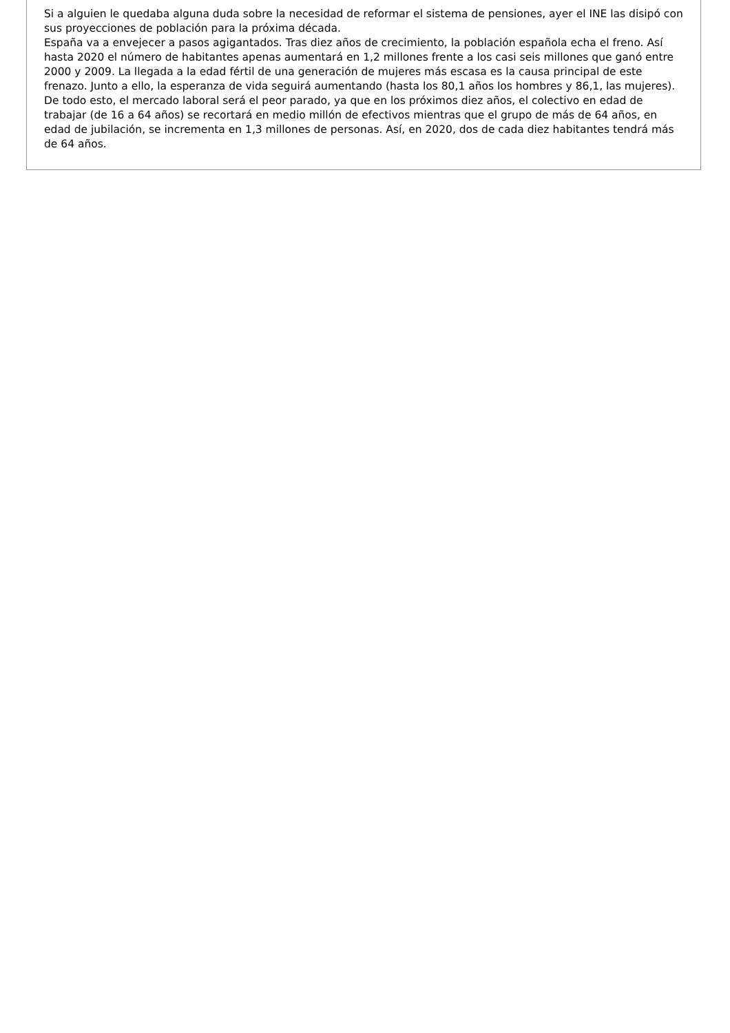Si a alguien le quedaba alguna duda sobre la necesidad de reformar el sistema de pensiones, ayer el INE las disipó con sus proyecciones de población para la próxima década.
España va a envejecer a pasos agigantados. Tras diez años de crecimiento, la población española echa el freno. Así hasta 2020 el número de habitantes apenas aumentará en 1,2 millones frente a los casi seis millones que ganó entre 2000 y 2009. La llegada a la edad fértil de una generación de mujeres más escasa es la causa principal de este frenazo. Junto a ello, la esperanza de vida seguirá aumentando (hasta los 80,1 años los hombres y 86,1, las mujeres). De todo esto, el mercado laboral será el peor parado, ya que en los próximos diez años, el colectivo en edad de trabajar (de 16 a 64 años) se recortará en medio millón de efectivos mientras que el grupo de más de 64 años, en edad de jubilación, se incrementa en 1,3 millones de personas. Así, en 2020, dos de cada diez habitantes tendrá más de 64 años.